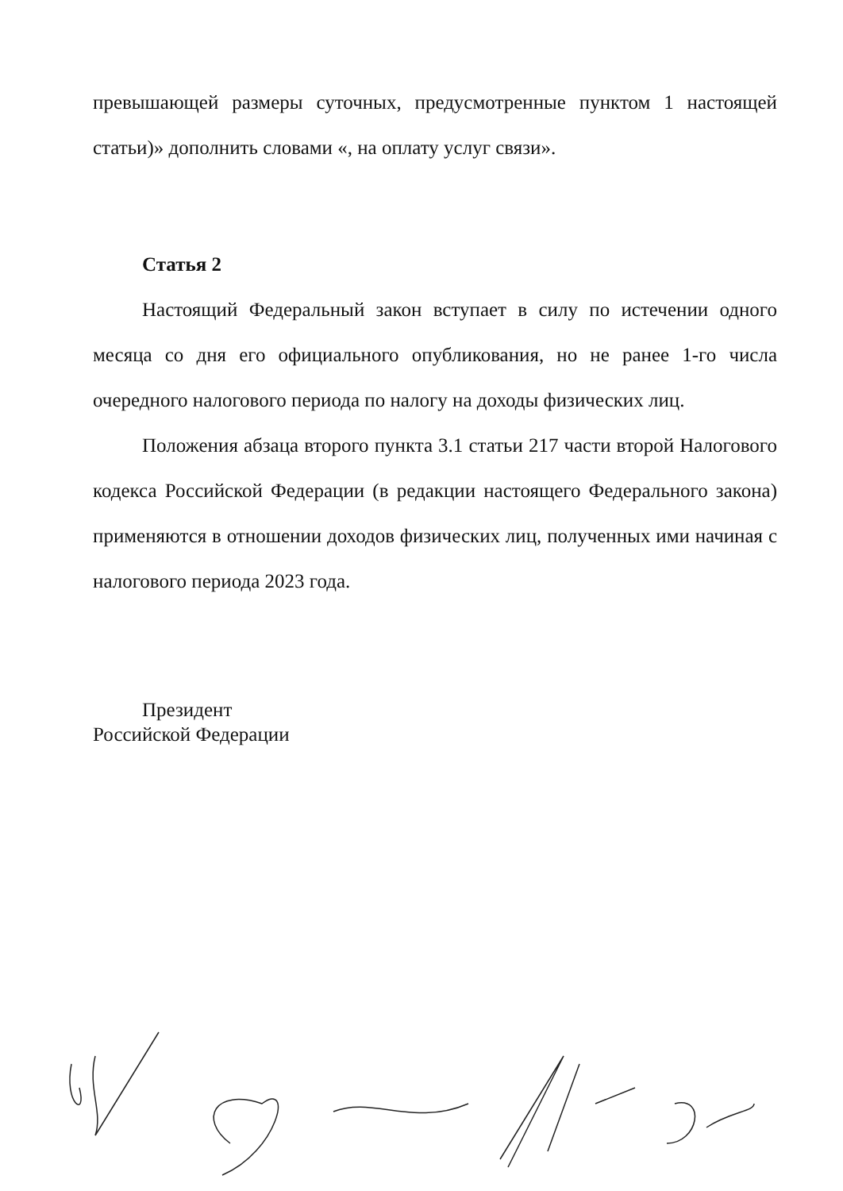превышающей размеры суточных, предусмотренные пунктом 1 настоящей статьи)» дополнить словами «, на оплату услуг связи».
Статья 2
Настоящий Федеральный закон вступает в силу по истечении одного месяца со дня его официального опубликования, но не ранее 1-го числа очередного налогового периода по налогу на доходы физических лиц.
Положения абзаца второго пункта 3.1 статьи 217 части второй Налогового кодекса Российской Федерации (в редакции настоящего Федерального закона) применяются в отношении доходов физических лиц, полученных ими начиная с налогового периода 2023 года.
Президент
Российской Федерации